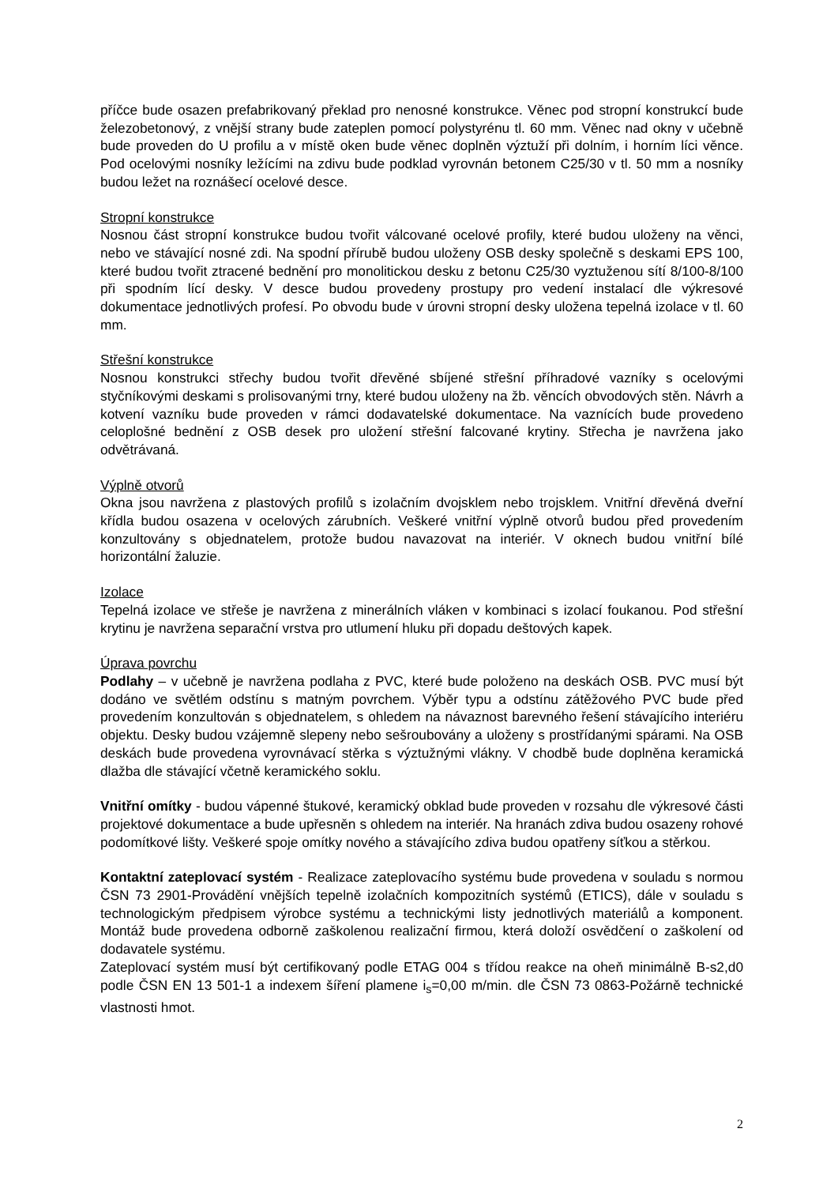příčce bude osazen prefabrikovaný překlad pro nenosné konstrukce. Věnec pod stropní konstrukcí bude železobetonový, z vnější strany bude zateplen pomocí polystyrénu tl. 60 mm. Věnec nad okny v učebně bude proveden do U profilu a v místě oken bude věnec doplněn výztuží při dolním, i horním líci věnce. Pod ocelovými nosníky ležícími na zdivu bude podklad vyrovnán betonem C25/30 v tl. 50 mm a nosníky budou ležet na roznášecí ocelové desce.
Stropní konstrukce
Nosnou část stropní konstrukce budou tvořit válcované ocelové profily, které budou uloženy na věnci, nebo ve stávající nosné zdi. Na spodní přírubě budou uloženy OSB desky společně s deskami EPS 100, které budou tvořit ztracené bednění pro monolitickou desku z betonu C25/30 vyztuženou sítí 8/100-8/100 při spodním lící desky. V desce budou provedeny prostupy pro vedení instalací dle výkresové dokumentace jednotlivých profesí. Po obvodu bude v úrovni stropní desky uložena tepelná izolace v tl. 60 mm.
Střešní konstrukce
Nosnou konstrukci střechy budou tvořit dřevěné sbíjené střešní příhradové vazníky s ocelovými styčníkovými deskami s prolisovanými trny, které budou uloženy na žb. věncích obvodových stěn. Návrh a kotvení vazníku bude proveden v rámci dodavatelské dokumentace. Na vaznících bude provedeno celoplošné bednění z OSB desek pro uložení střešní falcované krytiny. Střecha je navržena jako odvětrávaná.
Výplně otvorů
Okna jsou navržena z plastových profilů s izolačním dvojsklem nebo trojsklem. Vnitřní dřevěná dveřní křídla budou osazena v ocelových zárubních. Veškeré vnitřní výplně otvorů budou před provedením konzultovány s objednatelem, protože budou navazovat na interiér. V oknech budou vnitřní bílé horizontální žaluzie.
Izolace
Tepelná izolace ve střeše je navržena z minerálních vláken v kombinaci s izolací foukanou. Pod střešní krytinu je navržena separační vrstva pro utlumení hluku při dopadu deštových kapek.
Úprava povrchu
Podlahy – v učebně je navržena podlaha z PVC, které bude položeno na deskách OSB. PVC musí být dodáno ve světlém odstínu s matným povrchem. Výběr typu a odstínu zátěžového PVC bude před provedením konzultován s objednatelem, s ohledem na návaznost barevného řešení stávajícího interiéru objektu. Desky budou vzájemně slepeny nebo sešroubovány a uloženy s prostřídanými spárami. Na OSB deskách bude provedena vyrovnávací stěrka s výztužnými vlákny. V chodbě bude doplněna keramická dlažba dle stávající včetně keramického soklu.
Vnitřní omítky - budou vápenné štukové, keramický obklad bude proveden v rozsahu dle výkresové části projektové dokumentace a bude upřesněn s ohledem na interiér. Na hranách zdiva budou osazeny rohové podomítkové lišty. Veškeré spoje omítky nového a stávajícího zdiva budou opatřeny síťkou a stěrkou.
Kontaktní zateplovací systém - Realizace zateplovacího systému bude provedena v souladu s normou ČSN 73 2901-Provádění vnějších tepelně izolačních kompozitních systémů (ETICS), dále v souladu s technologickým předpisem výrobce systému a technickými listy jednotlivých materiálů a komponent. Montáž bude provedena odborně zaškolenou realizační firmou, která doloží osvědčení o zaškolení od dodavatele systému.
Zateplovací systém musí být certifikovaný podle ETAG 004 s třídou reakce na oheň minimálně B-s2,d0 podle ČSN EN 13 501-1 a indexem šíření plamene i<sub>s</sub>=0,00 m/min. dle ČSN 73 0863-Požárně technické vlastnosti hmot.
2